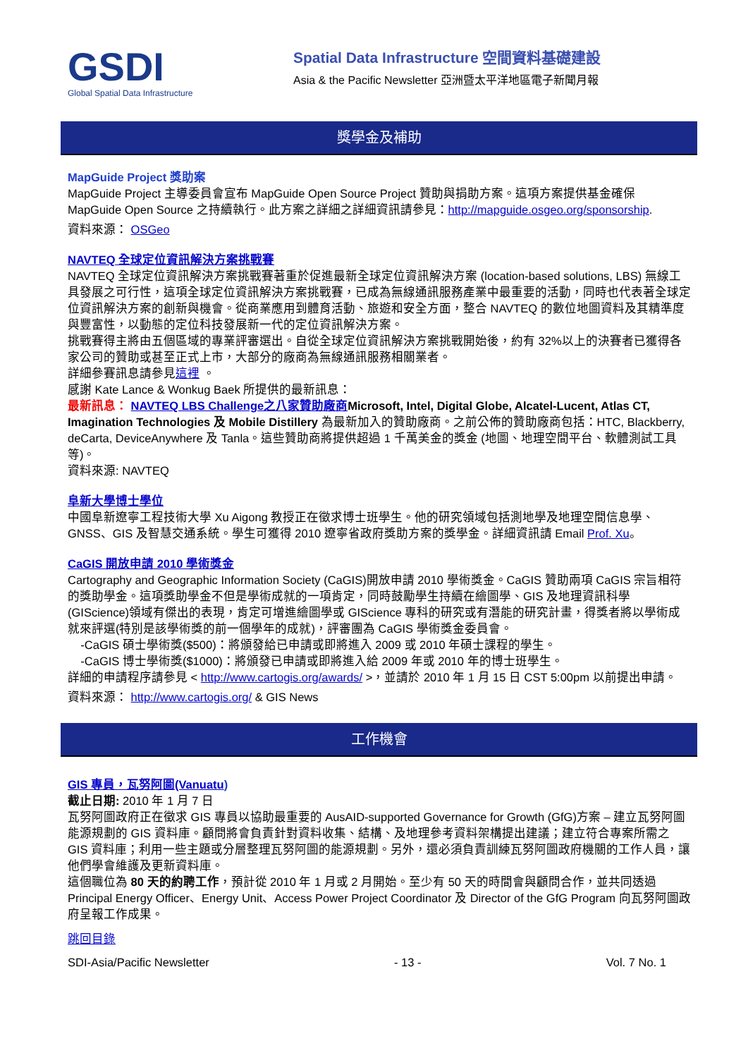GSDI
Global Spatial Data Infrastructure
Spatial Data Infrastructure 空間資料基礎建設
Asia & the Pacific Newsletter 亞洲暨太平洋地區電子新聞月報
獎學金及補助
MapGuide Project 獎助案
MapGuide Project 主導委員會宣布 MapGuide Open Source Project 贊助與捐助方案。這項方案提供基金確保 MapGuide Open Source 之持續執行。此方案之詳細之詳細資訊請參見：http://mapguide.osgeo.org/sponsorship.
資料來源： OSGeo
NAVTEQ 全球定位資訊解決方案挑戰賽
NAVTEQ 全球定位資訊解決方案挑戰賽著重於促進最新全球定位資訊解決方案 (location-based solutions, LBS) 無線工具發展之可行性，這項全球定位資訊解決方案挑戰賽，已成為無線通訊服務產業中最重要的活動，同時也代表著全球定位資訊解決方案的創新與機會。從商業應用到體育活動、旅遊和安全方面，整合 NAVTEQ 的數位地圖資料及其精準度與豐富性，以動態的定位科技發展新一代的定位資訊解決方案。
挑戰賽得主將由五個區域的專業評審選出。自從全球定位資訊解決方案挑戰開始後，約有 32%以上的決賽者已獲得各家公司的贊助或甚至正式上市，大部分的廠商為無線通訊服務相關業者。
詳細參賽訊息請參見這裡 。
感謝 Kate Lance & Wonkug Baek 所提供的最新訊息：
最新訊息： NAVTEQ LBS Challenge之八家贊助廠商Microsoft, Intel, Digital Globe, Alcatel-Lucent, Atlas CT, Imagination Technologies 及 Mobile Distillery 為最新加入的贊助廠商。之前公佈的贊助廠商包括：HTC, Blackberry, deCarta, DeviceAnywhere 及 Tanla。這些贊助商將提供超過 1 千萬美金的獎金 (地圖、地理空間平台、軟體測試工具等)。
資料來源: NAVTEQ
阜新大學博士學位
中國阜新遼寧工程技術大學 Xu Aigong 教授正在徵求博士班學生。他的研究領域包括測地學及地理空間信息學、GNSS、GIS 及智慧交通系統。學生可獲得 2010 遼寧省政府獎助方案的獎學金。詳細資訊請 Email Prof. Xu。
CaGIS 開放申請 2010 學術獎金
Cartography and Geographic Information Society (CaGIS)開放申請 2010 學術獎金。CaGIS 贊助兩項 CaGIS 宗旨相符的獎助學金。這項獎助學金不但是學術成就的一項肯定，同時鼓勵學生持續在繪圖學、GIS 及地理資訊科學 (GIScience)領域有傑出的表現，肯定可增進繪圖學或 GIScience 專科的研究或有潛能的研究計畫，得獎者將以學術成就來評選(特別是該學術獎的前一個學年的成就)，評審團為 CaGIS 學術獎金委員會。
-CaGIS 碩士學術獎($500)：將頒發給已申請或即將進入 2009 或 2010 年碩士課程的學生。
-CaGIS 博士學術獎($1000)：將頒發已申請或即將進入給 2009 年或 2010 年的博士班學生。
詳細的申請程序請參見 < http://www.cartogis.org/awards/ >，並請於 2010 年 1 月 15 日 CST 5:00pm 以前提出申請。
資料來源： http://www.cartogis.org/ & GIS News
工作機會
GIS 專員，瓦努阿圖(Vanuatu)
截止日期: 2010 年 1 月 7 日
瓦努阿圖政府正在徵求 GIS 專員以協助最重要的 AusAID-supported Governance for Growth (GfG)方案 – 建立瓦努阿圖能源規劃的 GIS 資料庫。顧問將會負責針對資料收集、結構、及地理參考資料架構提出建議；建立符合專案所需之 GIS 資料庫；利用一些主題或分層整理瓦努阿圖的能源規劃。另外，還必須負責訓練瓦努阿圖政府機關的工作人員，讓他們學會維護及更新資料庫。
這個職位為 80 天的約聘工作，預計從 2010 年 1 月或 2 月開始。至少有 50 天的時間會與顧問合作，並共同透過 Principal Energy Officer、Energy Unit、Access Power Project Coordinator 及 Director of the GfG Program 向瓦努阿圖政府呈報工作成果。
跳回目錄
SDI-Asia/Pacific Newsletter - 13 - Vol. 7 No. 1